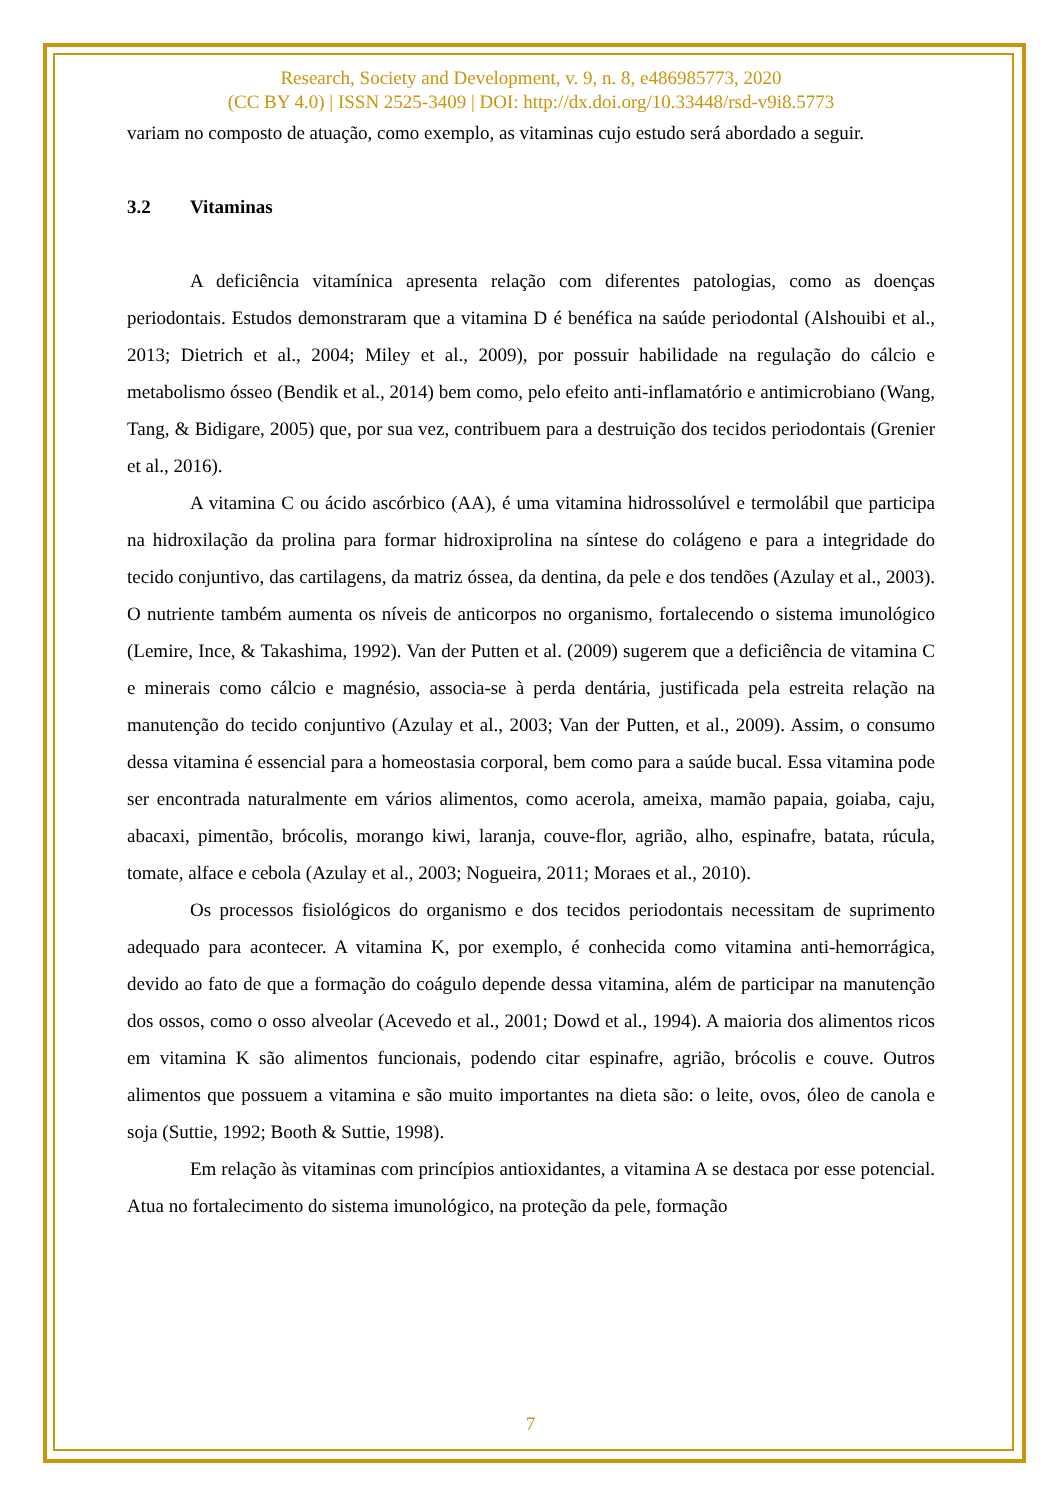Research, Society and Development, v. 9, n. 8, e486985773, 2020
(CC BY 4.0) | ISSN 2525-3409 | DOI: http://dx.doi.org/10.33448/rsd-v9i8.5773
variam no composto de atuação, como exemplo, as vitaminas cujo estudo será abordado a seguir.
3.2 Vitaminas
A deficiência vitamínica apresenta relação com diferentes patologias, como as doenças periodontais. Estudos demonstraram que a vitamina D é benéfica na saúde periodontal (Alshouibi et al., 2013; Dietrich et al., 2004; Miley et al., 2009), por possuir habilidade na regulação do cálcio e metabolismo ósseo (Bendik et al., 2014) bem como, pelo efeito anti-inflamatório e antimicrobiano (Wang, Tang, & Bidigare, 2005) que, por sua vez, contribuem para a destruição dos tecidos periodontais (Grenier et al., 2016).
A vitamina C ou ácido ascórbico (AA), é uma vitamina hidrossolúvel e termolábil que participa na hidroxilação da prolina para formar hidroxiprolina na síntese do colágeno e para a integridade do tecido conjuntivo, das cartilagens, da matriz óssea, da dentina, da pele e dos tendões (Azulay et al., 2003). O nutriente também aumenta os níveis de anticorpos no organismo, fortalecendo o sistema imunológico (Lemire, Ince, & Takashima, 1992). Van der Putten et al. (2009) sugerem que a deficiência de vitamina C e minerais como cálcio e magnésio, associa-se à perda dentária, justificada pela estreita relação na manutenção do tecido conjuntivo (Azulay et al., 2003; Van der Putten, et al., 2009). Assim, o consumo dessa vitamina é essencial para a homeostasia corporal, bem como para a saúde bucal. Essa vitamina pode ser encontrada naturalmente em vários alimentos, como acerola, ameixa, mamão papaia, goiaba, caju, abacaxi, pimentão, brócolis, morango kiwi, laranja, couve-flor, agrião, alho, espinafre, batata, rúcula, tomate, alface e cebola (Azulay et al., 2003; Nogueira, 2011; Moraes et al., 2010).
Os processos fisiológicos do organismo e dos tecidos periodontais necessitam de suprimento adequado para acontecer. A vitamina K, por exemplo, é conhecida como vitamina anti-hemorrágica, devido ao fato de que a formação do coágulo depende dessa vitamina, além de participar na manutenção dos ossos, como o osso alveolar (Acevedo et al., 2001; Dowd et al., 1994). A maioria dos alimentos ricos em vitamina K são alimentos funcionais, podendo citar espinafre, agrião, brócolis e couve. Outros alimentos que possuem a vitamina e são muito importantes na dieta são: o leite, ovos, óleo de canola e soja (Suttie, 1992; Booth & Suttie, 1998).
Em relação às vitaminas com princípios antioxidantes, a vitamina A se destaca por esse potencial. Atua no fortalecimento do sistema imunológico, na proteção da pele, formação
7